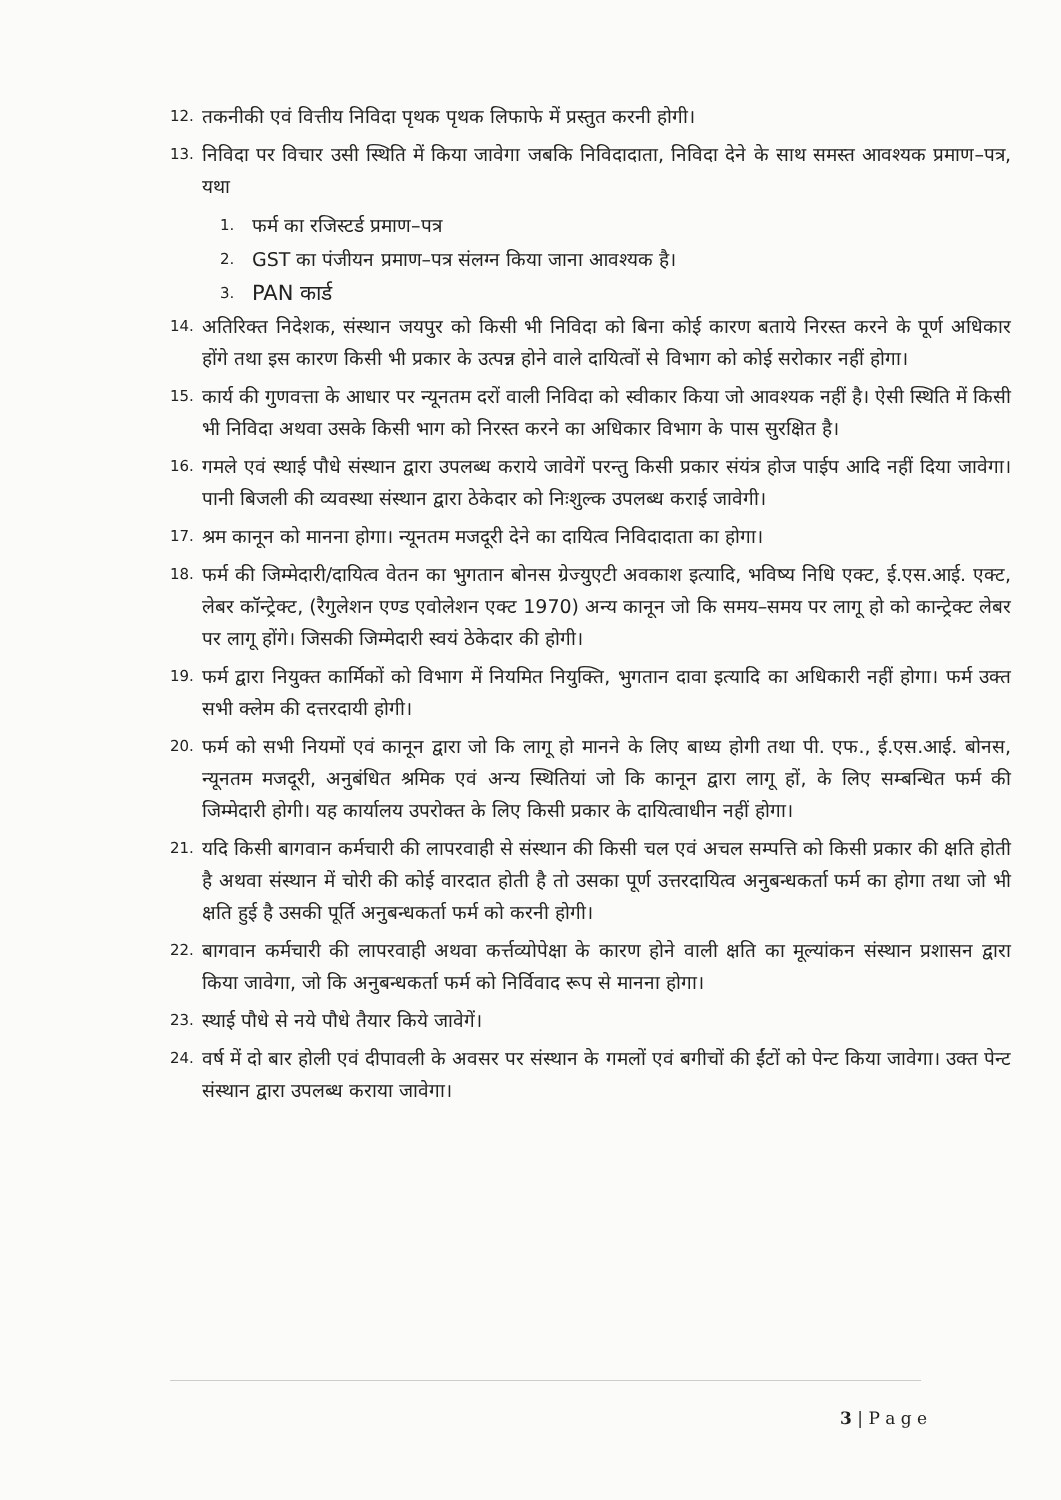12. तकनीकी एवं वित्तीय निविदा पृथक पृथक लिफाफे में प्रस्तुत करनी होगी।
13. निविदा पर विचार उसी स्थिति में किया जावेगा जबकि निविदादाता, निविदा देने के साथ समस्त आवश्यक प्रमाण–पत्र, यथा
1. फर्म का रजिस्टर्ड प्रमाण–पत्र
2. GST का पंजीयन प्रमाण–पत्र संलग्न किया जाना आवश्यक है।
3. PAN कार्ड
14. अतिरिक्त निदेशक, संस्थान जयपुर को किसी भी निविदा को बिना कोई कारण बताये निरस्त करने के पूर्ण अधिकार होंगे तथा इस कारण किसी भी प्रकार के उत्पन्न होने वाले दायित्वों से विभाग को कोई सरोकार नहीं होगा।
15. कार्य की गुणवत्ता के आधार पर न्यूनतम दरों वाली निविदा को स्वीकार किया जो आवश्यक नहीं है। ऐसी स्थिति में किसी भी निविदा अथवा उसके किसी भाग को निरस्त करने का अधिकार विभाग के पास सुरक्षित है।
16. गमले एवं स्थाई पौधे संस्थान द्वारा उपलब्ध कराये जावेगें परन्तु किसी प्रकार संयंत्र होज पाईप आदि नहीं दिया जावेगा। पानी बिजली की व्यवस्था संस्थान द्वारा ठेकेदार को निःशुल्क उपलब्ध कराई जावेगी।
17. श्रम कानून को मानना होगा। न्यूनतम मजदूरी देने का दायित्व निविदादाता का होगा।
18. फर्म की जिम्मेदारी/दायित्व वेतन का भुगतान बोनस ग्रेज्युएटी अवकाश इत्यादि, भविष्य निधि एक्ट, ई.एस.आई. एक्ट, लेबर कॉन्ट्रेक्ट, (रैगुलेशन एण्ड एवोलेशन एक्ट 1970) अन्य कानून जो कि समय–समय पर लागू हो को कान्ट्रेक्ट लेबर पर लागू होंगे। जिसकी जिम्मेदारी स्वयं ठेकेदार की होगी।
19. फर्म द्वारा नियुक्त कार्मिकों को विभाग में नियमित नियुक्ति, भुगतान दावा इत्यादि का अधिकारी नहीं होगा। फर्म उक्त सभी क्लेम की दत्तरदायी होगी।
20. फर्म को सभी नियमों एवं कानून द्वारा जो कि लागू हो मानने के लिए बाध्य होगी तथा पी. एफ., ई.एस.आई. बोनस, न्यूनतम मजदूरी, अनुबंधित श्रमिक एवं अन्य स्थितियां जो कि कानून द्वारा लागू हों, के लिए सम्बन्धित फर्म की जिम्मेदारी होगी। यह कार्यालय उपरोक्त के लिए किसी प्रकार के दायित्वाधीन नहीं होगा।
21. यदि किसी बागवान कर्मचारी की लापरवाही से संस्थान की किसी चल एवं अचल सम्पत्ति को किसी प्रकार की क्षति होती है अथवा संस्थान में चोरी की कोई वारदात होती है तो उसका पूर्ण उत्तरदायित्व अनुबन्धकर्ता फर्म का होगा तथा जो भी क्षति हुई है उसकी पूर्ति अनुबन्धकर्ता फर्म को करनी होगी।
22. बागवान कर्मचारी की लापरवाही अथवा कर्त्तव्योपेक्षा के कारण होने वाली क्षति का मूल्यांकन संस्थान प्रशासन द्वारा किया जावेगा, जो कि अनुबन्धकर्ता फर्म को निर्विवाद रूप से मानना होगा।
23. स्थाई पौधे से नये पौधे तैयार किये जावेगें।
24. वर्ष में दो बार होली एवं दीपावली के अवसर पर संस्थान के गमलों एवं बगीचों की ईंटों को पेन्ट किया जावेगा। उक्त पेन्ट संस्थान द्वारा उपलब्ध कराया जावेगा।
3 | P a g e